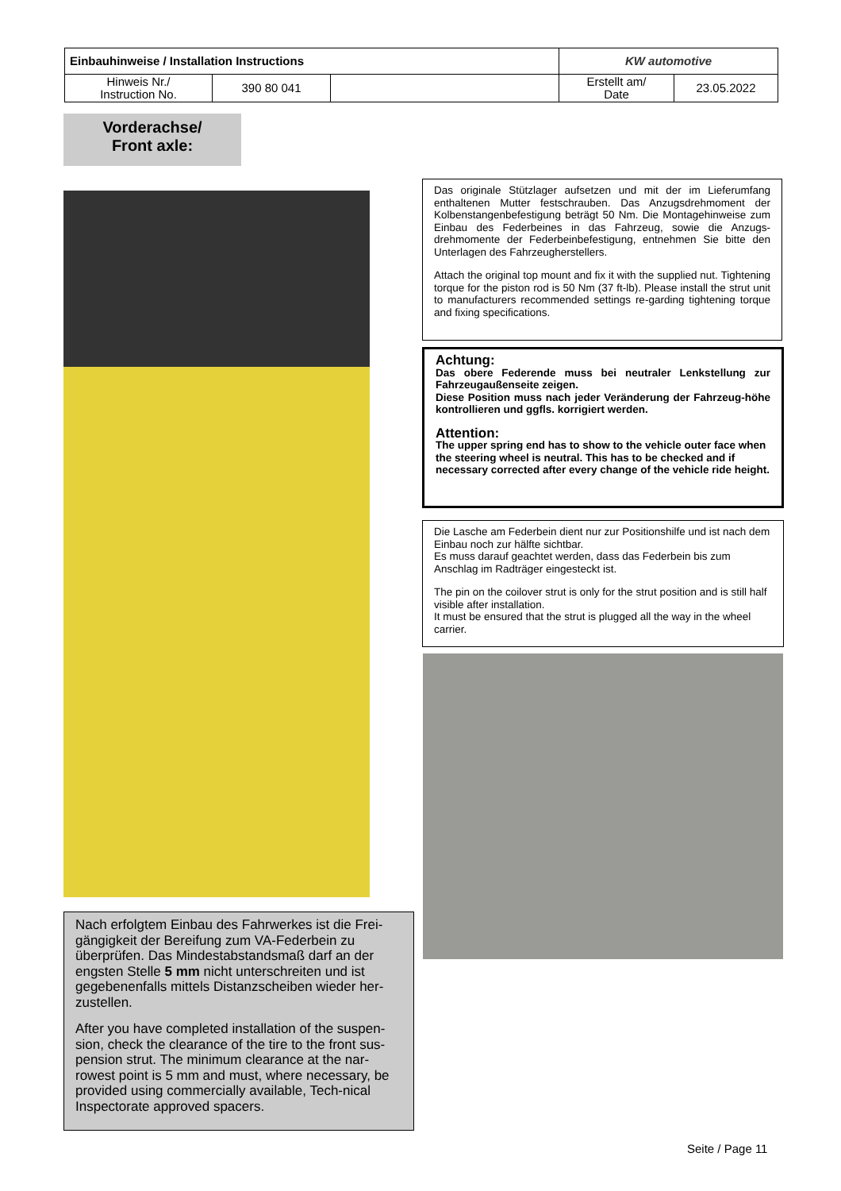| Einbauhinweise / Installation Instructions | | | KW automotive | |
| Hinweis Nr./ Instruction No. | 390 80 041 | | Erstellt am/ Date | 23.05.2022 |
Vorderachse/
Front axle:
Das originale Stützlager aufsetzen und mit der im Lieferumfang enthaltenen Mutter festschrauben. Das Anzugsdrehmoment der Kolbenstangenbefestigung beträgt 50 Nm. Die Montagehinweise zum Einbau des Federbeines in das Fahrzeug, sowie die Anzugs-drehmomente der Federbeinbefestigung, entnehmen Sie bitte den Unterlagen des Fahrzeugherstellers.
Attach the original top mount and fix it with the supplied nut. Tightening torque for the piston rod is 50 Nm (37 ft-lb). Please install the strut unit to manufacturers recommended settings re-garding tightening torque and fixing specifications.
Achtung:
Das obere Federende muss bei neutraler Lenkstellung zur Fahrzeugaußenseite zeigen.
Diese Position muss nach jeder Veränderung der Fahrzeug-höhe kontrollieren und ggfls. korrigiert werden.
Attention:
The upper spring end has to show to the vehicle outer face when the steering wheel is neutral. This has to be checked and if necessary corrected after every change of the vehicle ride height.
Die Lasche am Federbein dient nur zur Positionshilfe und ist nach dem Einbau noch zur hälfte sichtbar.
Es muss darauf geachtet werden, dass das Federbein bis zum Anschlag im Radträger eingesteckt ist.
The pin on the coilover strut is only for the strut position and is still half visible after installation.
It must be ensured that the strut is plugged all the way in the wheel carrier.
Nach erfolgtem Einbau des Fahrwerkes ist die Frei-gängigkeit der Bereifung zum VA-Federbein zu überprüfen. Das Mindestabstandsmaß darf an der engsten Stelle 5 mm nicht unterschreiten und ist gegebenenfalls mittels Distanzscheiben wieder her-zustellen.
After you have completed installation of the suspen-sion, check the clearance of the tire to the front sus-pension strut. The minimum clearance at the nar-rowest point is 5 mm and must, where necessary, be provided using commercially available, Tech-nical Inspectorate approved spacers.
Seite / Page 11